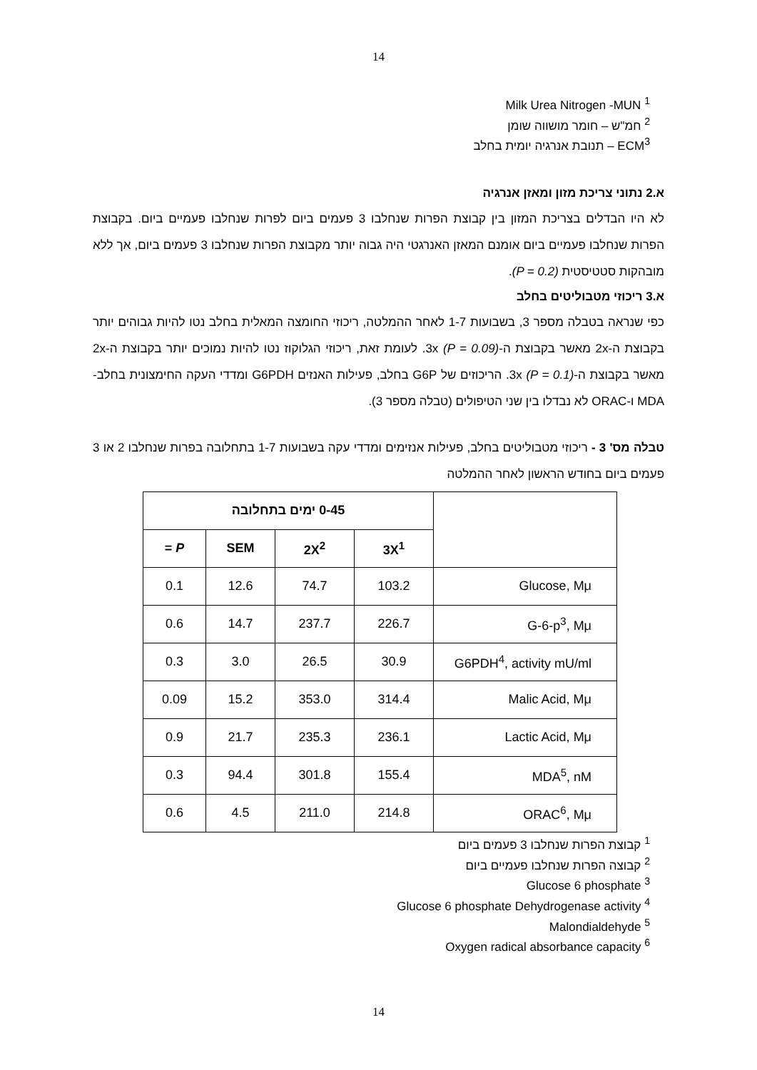14
<sup>1</sup> Milk Urea Nitrogen -MUN
<sup>2</sup> חמ"ש – חומר מושווה שומן
ECM<sup>3</sup> – תנובת אנרגיה יומית בחלב
א.2 נתוני צריכת מזון ומאזן אנרגיה
לא היו הבדלים בצריכת המזון בין קבוצת הפרות שנחלבו 3 פעמים ביום לפרות שנחלבו פעמיים ביום. בקבוצת הפרות שנחלבו פעמיים ביום אומנם המאזן האנרגטי היה גבוה יותר מקבוצת הפרות שנחלבו 3 פעמים ביום, אך ללא מובהקות סטטיסטית (P = 0.2).
א.3 ריכוזי מטבוליטים בחלב
כפי שנראה בטבלה מספר 3, בשבועות 1-7 לאחר ההמלטה, ריכוזי החומצה המאלית בחלב נטו להיות גבוהים יותר בקבוצת ה-2x מאשר בקבוצת ה-3x (P = 0.09). לעומת זאת, ריכוזי הגלוקוז נטו להיות נמוכים יותר בקבוצת ה-2x מאשר בקבוצת ה-3x (P = 0.1). הריכוזים של G6P בחלב, פעילות האנזים G6PDH ומדדי העקה החימצונית בחלב- MDA ו-ORAC לא נבדלו בין שני הטיפולים (טבלה מספר 3).
טבלה מס' 3 - ריכוזי מטבוליטים בחלב, פעילות אנזימים ומדדי עקה בשבועות 1-7 בתחלובה בפרות שנחלבו 2 או 3 פעמים ביום בחודש הראשון לאחר ההמלטה
| | 0-45 ימים בתחלובה | | | |
| --- | --- | --- | --- | --- |
| | 3X<sup>1</sup> | 2X<sup>2</sup> | SEM | P = |
| Glucose, Mμ | 103.2 | 74.7 | 12.6 | 0.1 |
| G-6-p<sup>3</sup>, Mμ | 226.7 | 237.7 | 14.7 | 0.6 |
| G6PDH<sup>4</sup>, activity mU/ml | 30.9 | 26.5 | 3.0 | 0.3 |
| Malic Acid, Mμ | 314.4 | 353.0 | 15.2 | 0.09 |
| Lactic Acid, Mμ | 236.1 | 235.3 | 21.7 | 0.9 |
| MDA<sup>5</sup>, nM | 155.4 | 301.8 | 94.4 | 0.3 |
| ORAC<sup>6</sup>, Mμ | 214.8 | 211.0 | 4.5 | 0.6 |
<sup>1</sup> קבוצת הפרות שנחלבו 3 פעמים ביום
<sup>2</sup> קבוצה הפרות שנחלבו פעמיים ביום
<sup>3</sup> Glucose 6 phosphate
<sup>4</sup> Glucose 6 phosphate Dehydrogenase activity
<sup>5</sup> Malondialdehyde
<sup>6</sup> Oxygen radical absorbance capacity
14